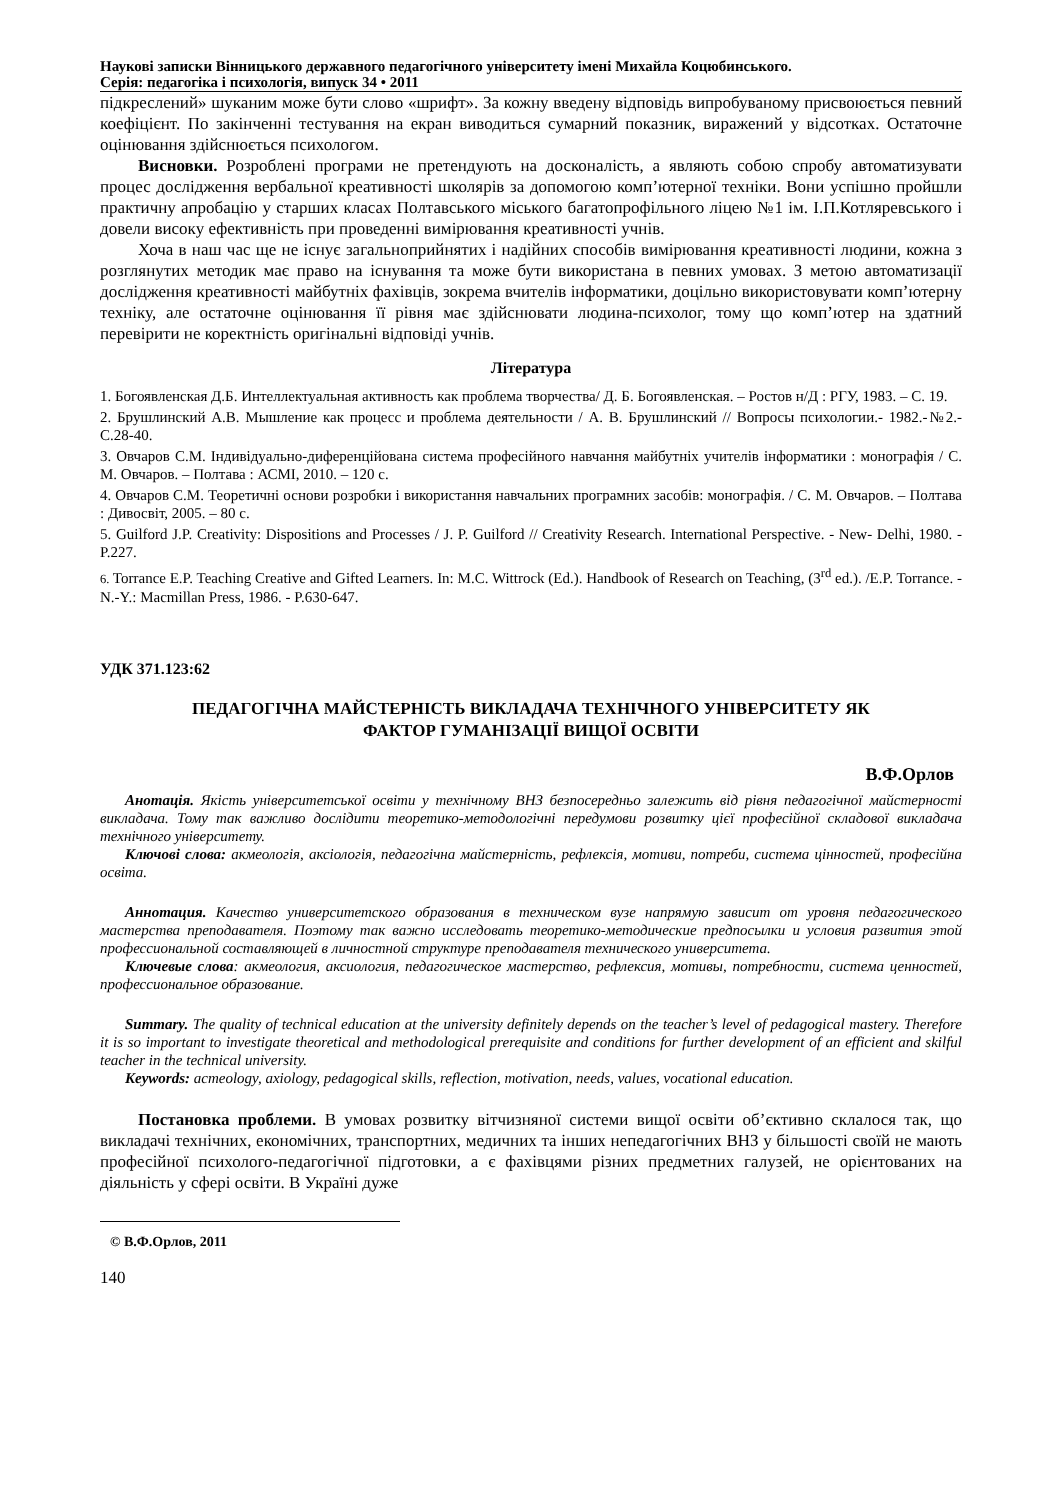Наукові записки Вінницького державного педагогічного університету імені Михайла Коцюбинського.
Серія: педагогіка і психологія, випуск 34 • 2011
підкреслений» шуканим може бути слово «шрифт». За кожну введену відповідь випробуваному присвоюється певний коефіцієнт. По закінченні тестування на екран виводиться сумарний показник, виражений у відсотках. Остаточне оцінювання здійснюється психологом.
Висновки. Розроблені програми не претендують на досконалість, а являють собою спробу автоматизувати процес дослідження вербальної креативності школярів за допомогою комп’ютерної техніки. Вони успішно пройшли практичну апробацію у старших класах Полтавського міського багатопрофільного ліцею №1 ім. І.П.Котляревського і довели високу ефективність при проведенні вимірювання креативності учнів.
Хоча в наш час ще не існує загальноприйнятих і надійних способів вимірювання креативності людини, кожна з розглянутих методик має право на існування та може бути використана в певних умовах. З метою автоматизації дослідження креативності майбутніх фахівців, зокрема вчителів інформатики, доцільно використовувати комп’ютерну техніку, але остаточне оцінювання її рівня має здійснювати людина-психолог, тому що комп’ютер на здатний перевірити не коректність оригінальні відповіді учнів.
Література
1. Богоявленская Д.Б. Интеллектуальная активность как проблема творчества/ Д. Б. Богоявленская. – Ростов н/Д : РГУ, 1983. – С. 19.
2. Брушлинский А.В. Мышление как процесс и проблема деятельности / А. В. Брушлинский // Вопросы психологии.- 1982.-№2.- С.28-40.
3. Овчаров С.М. Індивідуально-диференційована система професійного навчання майбутніх учителів інформатики : монографія / С. М. Овчаров. – Полтава : АСМІ, 2010. – 120 с.
4. Овчаров С.М. Теоретичні основи розробки і використання навчальних програмних засобів: монографія. / С. М. Овчаров. – Полтава : Дивосвіт, 2005. – 80 с.
5. Guilford J.P. Creativity: Dispositions and Processes / J. P. Guilford // Creativity Research. International Perspective. - New- Delhi, 1980. - P.227.
6. Torrance E.P. Teaching Creative and Gifted Learners. In: M.C. Wittrock (Ed.). Handbook of Research on Teaching, (3<sup>rd</sup> ed.). /E.P. Torrance. - N.-Y.: Macmillan Press, 1986. - P.630-647.
УДК 371.123:62
ПЕДАГОГІЧНА МАЙСТЕРНІСТЬ ВИКЛАДАЧА ТЕХНІЧНОГО УНІВЕРСИТЕТУ ЯК
ФАКТОР ГУМАНІЗАЦІЇ ВИЩОЇ ОСВІТИ
В.Ф.Орлов
Анотація. Якість університетської освіти у технічному ВНЗ безпосередньо залежить від рівня педагогічної майстерності викладача. Тому так важливо дослідити теоретико-методологічні передумови розвитку цієї професійної складової викладача технічного університету.
Ключові слова: акмеологія, аксіологія, педагогічна майстерність, рефлексія, мотиви, потреби, система цінностей, професійна освіта.
Аннотация. Качество университетского образования в техническом вузе напрямую зависит от уровня педагогического мастерства преподавателя. Поэтому так важно исследовать теоретико-методические предпосылки и условия развития этой профессиональной составляющей в личностной структуре преподавателя технического университета.
Ключевые слова: акмеология, аксиология, педагогическое мастерство, рефлексия, мотивы, потребности, система ценностей, профессиональное образование.
Summary. The quality of technical education at the university definitely depends on the teacher’s level of pedagogical mastery. Therefore it is so important to investigate theoretical and methodological prerequisite and conditions for further development of an efficient and skilful teacher in the technical university.
Keywords: acmeology, axiology, pedagogical skills, reflection, motivation, needs, values, vocational education.
Постановка проблеми. В умовах розвитку вітчизняної системи вищої освіти об’єктивно склалося так, що викладачі технічних, економічних, транспортних, медичних та інших непедагогічних ВНЗ у більшості своїй не мають професійної психолого-педагогічної підготовки, а є фахівцями різних предметних галузей, не орієнтованих на діяльність у сфері освіти. В Україні дуже
© В.Ф.Орлов, 2011
140